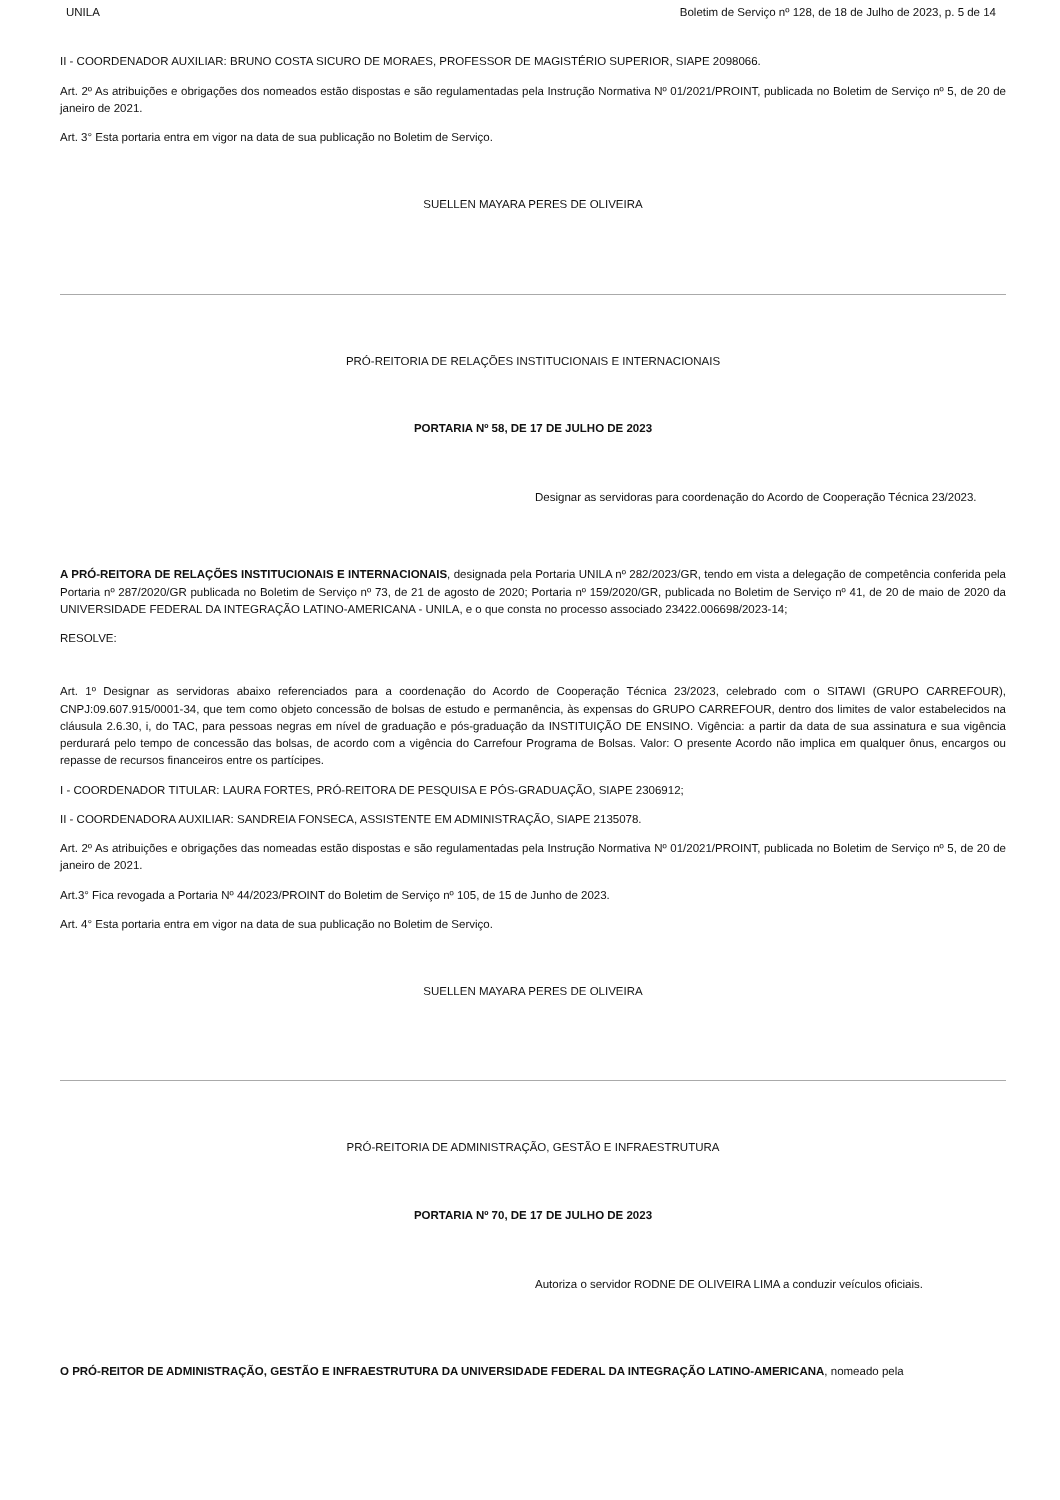UNILA Boletim de Serviço nº 128, de 18 de Julho de 2023, p. 5 de 14
II - COORDENADOR AUXILIAR: BRUNO COSTA SICURO DE MORAES, PROFESSOR DE MAGISTÉRIO SUPERIOR, SIAPE 2098066.
Art. 2º As atribuições e obrigações dos nomeados estão dispostas e são regulamentadas pela Instrução Normativa Nº 01/2021/PROINT, publicada no Boletim de Serviço nº 5, de 20 de janeiro de 2021.
Art. 3° Esta portaria entra em vigor na data de sua publicação no Boletim de Serviço.
SUELLEN MAYARA PERES DE OLIVEIRA
PRÓ-REITORIA DE RELAÇÕES INSTITUCIONAIS E INTERNACIONAIS
PORTARIA Nº 58, DE 17 DE JULHO DE 2023
Designar as servidoras para coordenação do Acordo de Cooperação Técnica 23/2023.
A PRÓ-REITORA DE RELAÇÕES INSTITUCIONAIS E INTERNACIONAIS, designada pela Portaria UNILA nº 282/2023/GR, tendo em vista a delegação de competência conferida pela Portaria nº 287/2020/GR publicada no Boletim de Serviço nº 73, de 21 de agosto de 2020; Portaria nº 159/2020/GR, publicada no Boletim de Serviço nº 41, de 20 de maio de 2020 da UNIVERSIDADE FEDERAL DA INTEGRAÇÃO LATINO-AMERICANA - UNILA, e o que consta no processo associado 23422.006698/2023-14;
RESOLVE:
Art. 1º Designar as servidoras abaixo referenciados para a coordenação do Acordo de Cooperação Técnica 23/2023, celebrado com o SITAWI (GRUPO CARREFOUR), CNPJ:09.607.915/0001-34, que tem como objeto concessão de bolsas de estudo e permanência, às expensas do GRUPO CARREFOUR, dentro dos limites de valor estabelecidos na cláusula 2.6.30, i, do TAC, para pessoas negras em nível de graduação e pós-graduação da INSTITUIÇÃO DE ENSINO. Vigência: a partir da data de sua assinatura e sua vigência perdurará pelo tempo de concessão das bolsas, de acordo com a vigência do Carrefour Programa de Bolsas. Valor: O presente Acordo não implica em qualquer ônus, encargos ou repasse de recursos financeiros entre os partícipes.
I - COORDENADOR TITULAR: LAURA FORTES, PRÓ-REITORA DE PESQUISA E PÓS-GRADUAÇÃO, SIAPE 2306912;
II - COORDENADORA AUXILIAR: SANDREIA FONSECA, ASSISTENTE EM ADMINISTRAÇÃO, SIAPE 2135078.
Art. 2º As atribuições e obrigações das nomeadas estão dispostas e são regulamentadas pela Instrução Normativa Nº 01/2021/PROINT, publicada no Boletim de Serviço nº 5, de 20 de janeiro de 2021.
Art.3° Fica revogada a Portaria Nº 44/2023/PROINT do Boletim de Serviço nº 105, de 15 de Junho de 2023.
Art. 4° Esta portaria entra em vigor na data de sua publicação no Boletim de Serviço.
SUELLEN MAYARA PERES DE OLIVEIRA
PRÓ-REITORIA DE ADMINISTRAÇÃO, GESTÃO E INFRAESTRUTURA
PORTARIA Nº 70, DE 17 DE JULHO DE 2023
Autoriza o servidor RODNE DE OLIVEIRA LIMA a conduzir veículos oficiais.
O PRÓ-REITOR DE ADMINISTRAÇÃO, GESTÃO E INFRAESTRUTURA DA UNIVERSIDADE FEDERAL DA INTEGRAÇÃO LATINO-AMERICANA, nomeado pela